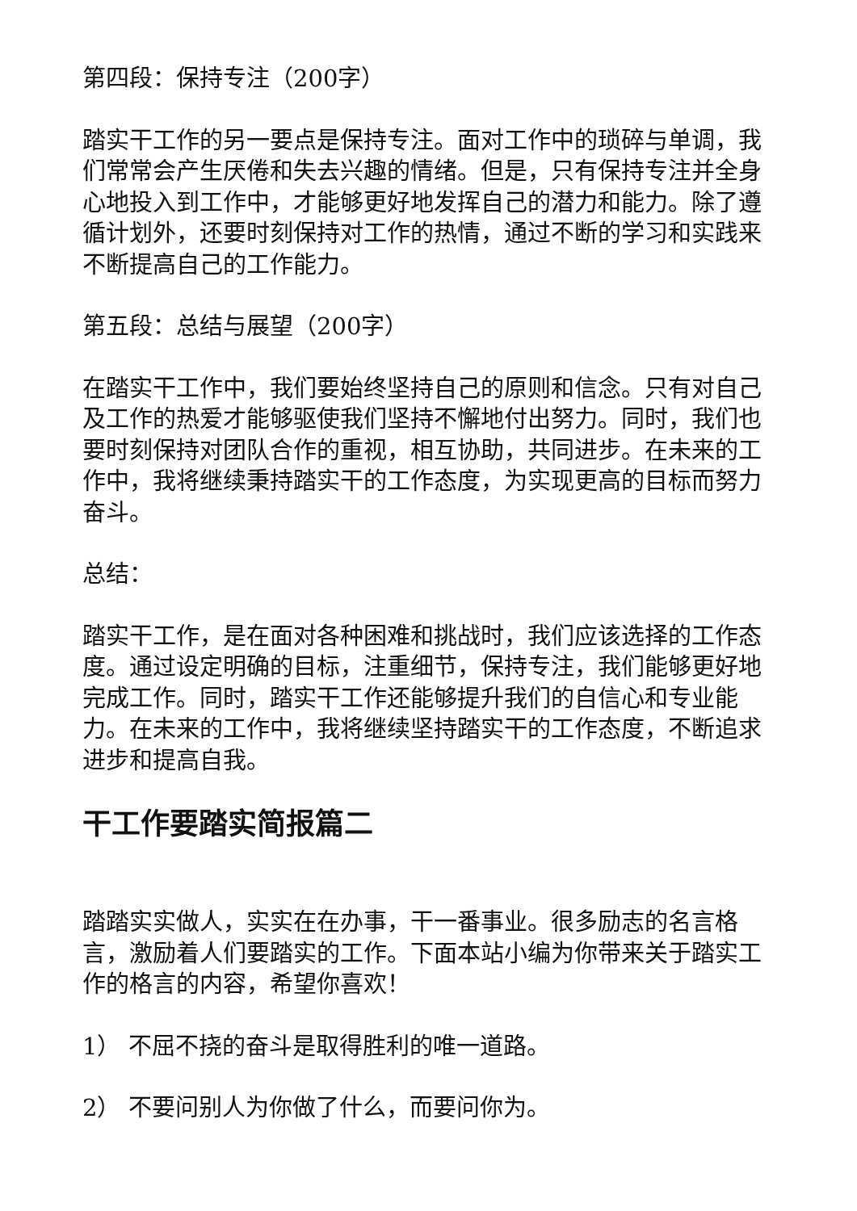第四段：保持专注（200字）
踏实干工作的另一要点是保持专注。面对工作中的琐碎与单调，我们常常会产生厌倦和失去兴趣的情绪。但是，只有保持专注并全身心地投入到工作中，才能够更好地发挥自己的潜力和能力。除了遵循计划外，还要时刻保持对工作的热情，通过不断的学习和实践来不断提高自己的工作能力。
第五段：总结与展望（200字）
在踏实干工作中，我们要始终坚持自己的原则和信念。只有对自己及工作的热爱才能够驱使我们坚持不懈地付出努力。同时，我们也要时刻保持对团队合作的重视，相互协助，共同进步。在未来的工作中，我将继续秉持踏实干的工作态度，为实现更高的目标而努力奋斗。
总结：
踏实干工作，是在面对各种困难和挑战时，我们应该选择的工作态度。通过设定明确的目标，注重细节，保持专注，我们能够更好地完成工作。同时，踏实干工作还能够提升我们的自信心和专业能力。在未来的工作中，我将继续坚持踏实干的工作态度，不断追求进步和提高自我。
干工作要踏实简报篇二
踏踏实实做人，实实在在办事，干一番事业。很多励志的名言格言，激励着人们要踏实的工作。下面本站小编为你带来关于踏实工作的格言的内容，希望你喜欢！
1） 不屈不挠的奋斗是取得胜利的唯一道路。
2） 不要问别人为你做了什么，而要问你为。